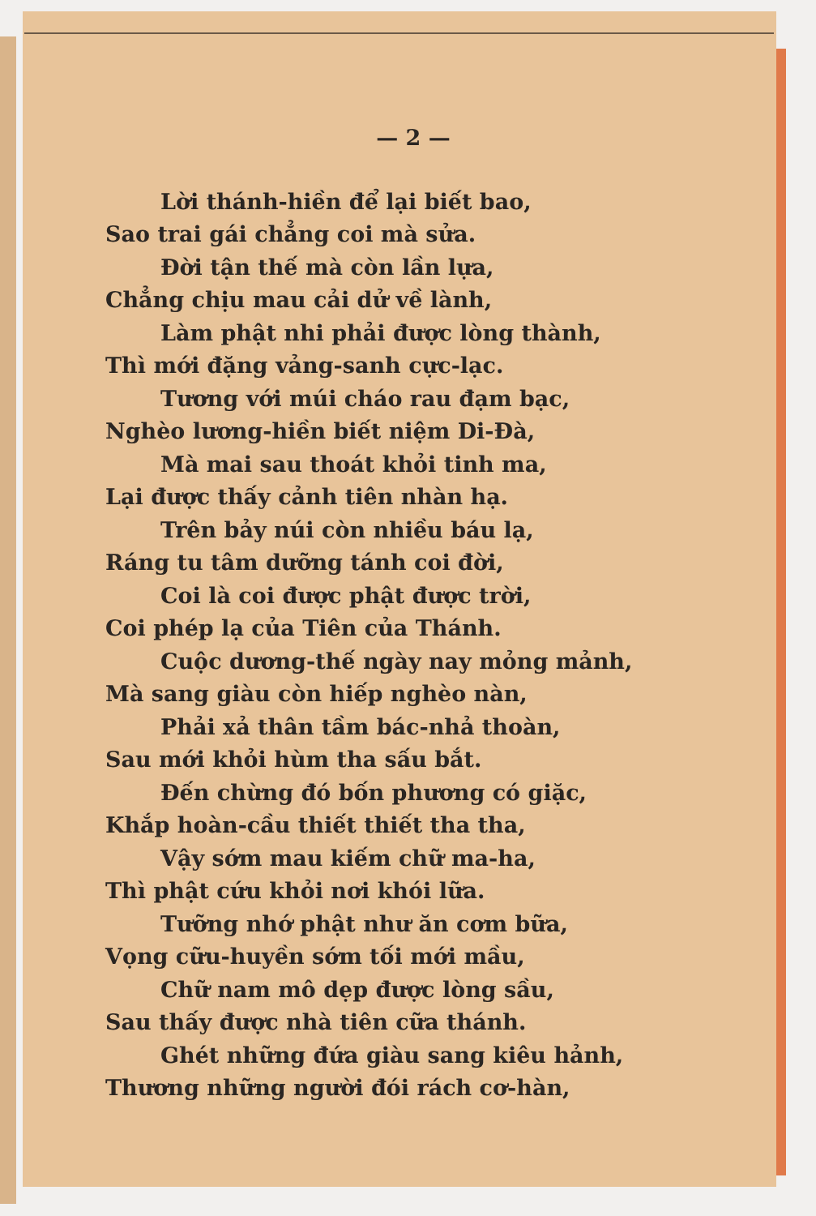— 2 —
Lời thánh-hiền để lại biết bao,
Sao trai gái chẳng coi mà sửa.
Đời tận thế mà còn lần lựa,
Chẳng chịu mau cải dử về lành,
Làm phật nhi phải được lòng thành,
Thì mới đặng vảng-sanh cực-lạc.
Tương với múi cháo rau đạm bạc,
Nghèo lương-hiền biết niệm Di-Đà,
Mà mai sau thoát khỏi tinh ma,
Lại được thấy cảnh tiên nhàn hạ.
Trên bảy núi còn nhiều báu lạ,
Ráng tu tâm dưỡng tánh coi đời,
Coi là coi được phật được trời,
Coi phép lạ của Tiên của Thánh.
Cuộc dương-thế ngày nay mỏng mảnh,
Mà sang giàu còn hiếp nghèo nàn,
Phải xả thân tầm bác-nhả thoàn,
Sau mới khỏi hùm tha sấu bắt.
Đến chừng đó bốn phương có giặc,
Khắp hoàn-cầu thiết thiết tha tha,
Vậy sớm mau kiếm chữ ma-ha,
Thì phật cứu khỏi nơi khói lữa.
Tưỡng nhớ phật như ăn cơm bữa,
Vọng cữu-huyền sớm tối mới mầu,
Chữ nam mô dẹp được lòng sầu,
Sau thấy được nhà tiên cữa thánh.
Ghét những đứa giàu sang kiêu hảnh,
Thương những người đói rách cơ-hàn,